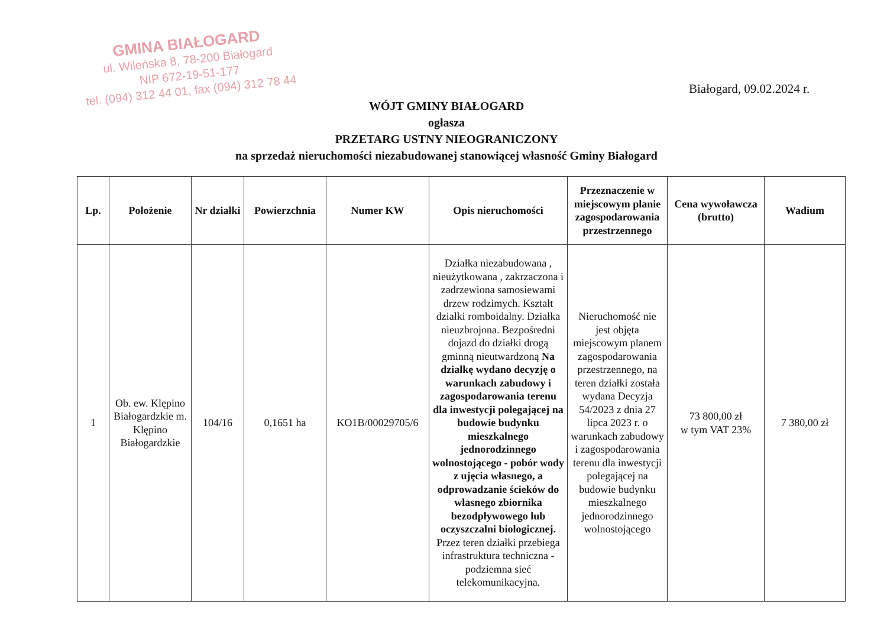GMINA BIAŁOGARD
ul. Wileńska 8, 78-200 Białogard
NIP 672-19-51-177
tel. (094) 312 44 01, fax (094) 312 78 44
Białogard, 09.02.2024 r.
WÓJT GMINY BIAŁOGARD
ogłasza
PRZETARG USTNY NIEOGRANICZONY
na sprzedaż nieruchomości niezabudowanej stanowiącej własność Gminy Białogard
| Lp. | Położenie | Nr działki | Powierzchnia | Numer KW | Opis nieruchomości | Przeznaczenie w miejscowym planie zagospodarowania przestrzennego | Cena wywoławcza (brutto) | Wadium |
| --- | --- | --- | --- | --- | --- | --- | --- | --- |
| 1 | Ob. ew. Klępino Białogardzkie m. Klępino Białogardzkie | 104/16 | 0,1651 ha | KO1B/00029705/6 | Działka niezabudowana , nieużytkowana , zakrzaczona i zadrzewiona samosiewami drzew rodzimych. Kształt działki romboidalny. Działka nieuzbrojona. Bezpośredni dojazd do działki drogą gminną nieutwardzoną Na działkę wydano decyzję o warunkach zabudowy i zagospodarowania terenu dla inwestycji polegającej na budowie budynku mieszkalnego jednorodzinnego wolnostojącego - pobór wody z ujęcia własnego, a odprowadzanie ścieków do własnego zbiornika bezodpływowego lub oczyszczalni biologicznej. Przez teren działki przebiega infrastruktura techniczna - podziemna sieć telekomunikacyjna. | Nieruchomość nie jest objęta miejscowym planem zagospodarowania przestrzennego, na teren działki została wydana Decyzja 54/2023 z dnia 27 lipca 2023 r. o warunkach zabudowy i zagospodarowania terenu dla inwestycji polegającej na budowie budynku mieszkalnego jednorodzinnego wolnostojącego | 73 800,00 zł w tym VAT 23% | 7 380,00 zł |